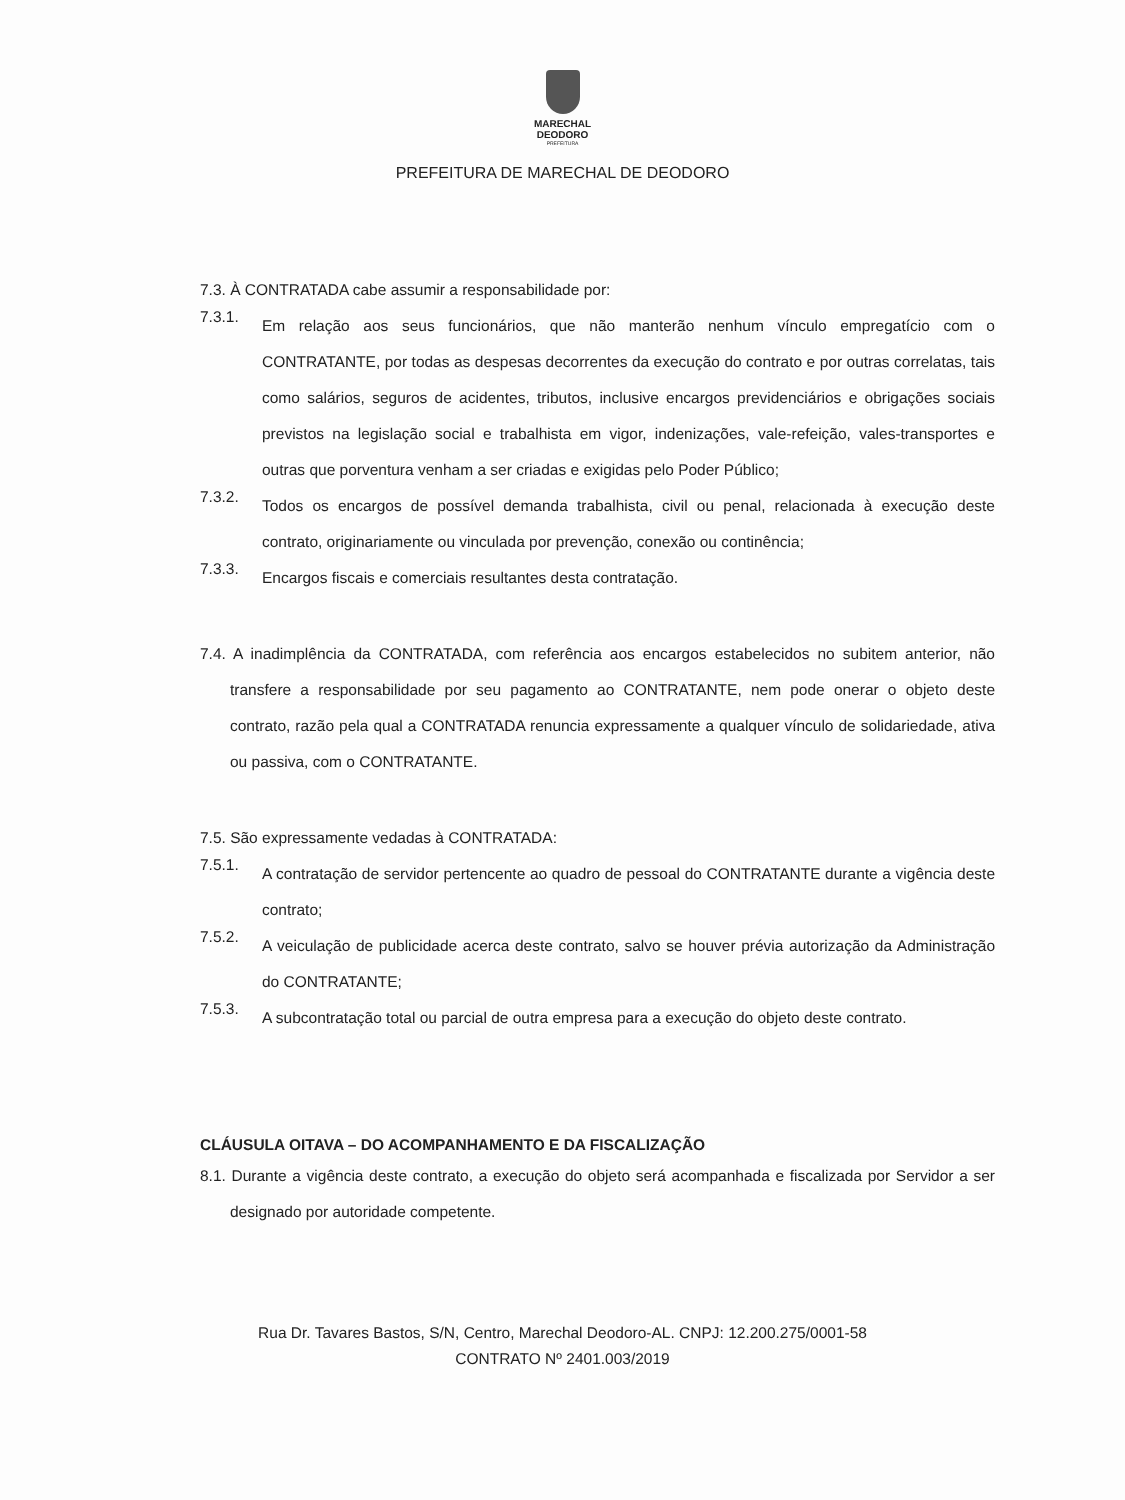MARECHAL
DEODORO
PREFEITURA
PREFEITURA DE MARECHAL DE DEODORO
7.3. À CONTRATADA cabe assumir a responsabilidade por:
7.3.1.
Em relação aos seus funcionários, que não manterão nenhum vínculo empregatício com o CONTRATANTE, por todas as despesas decorrentes da execução do contrato e por outras correlatas, tais como salários, seguros de acidentes, tributos, inclusive encargos previdenciários e obrigações sociais previstos na legislação social e trabalhista em vigor, indenizações, vale-refeição, vales-transportes e outras que porventura venham a ser criadas e exigidas pelo Poder Público;
7.3.2.
Todos os encargos de possível demanda trabalhista, civil ou penal, relacionada à execução deste contrato, originariamente ou vinculada por prevenção, conexão ou continência;
7.3.3.
Encargos fiscais e comerciais resultantes desta contratação.
7.4. A inadimplência da CONTRATADA, com referência aos encargos estabelecidos no subitem anterior, não transfere a responsabilidade por seu pagamento ao CONTRATANTE, nem pode onerar o objeto deste contrato, razão pela qual a CONTRATADA renuncia expressamente a qualquer vínculo de solidariedade, ativa ou passiva, com o CONTRATANTE.
7.5. São expressamente vedadas à CONTRATADA:
7.5.1.
A contratação de servidor pertencente ao quadro de pessoal do CONTRATANTE durante a vigência deste contrato;
7.5.2.
A veiculação de publicidade acerca deste contrato, salvo se houver prévia autorização da Administração do CONTRATANTE;
7.5.3.
A subcontratação total ou parcial de outra empresa para a execução do objeto deste contrato.
CLÁUSULA OITAVA – DO ACOMPANHAMENTO E DA FISCALIZAÇÃO
8.1. Durante a vigência deste contrato, a execução do objeto será acompanhada e fiscalizada por Servidor a ser designado por autoridade competente.
Rua Dr. Tavares Bastos, S/N, Centro, Marechal Deodoro-AL. CNPJ: 12.200.275/0001-58
CONTRATO Nº 2401.003/2019